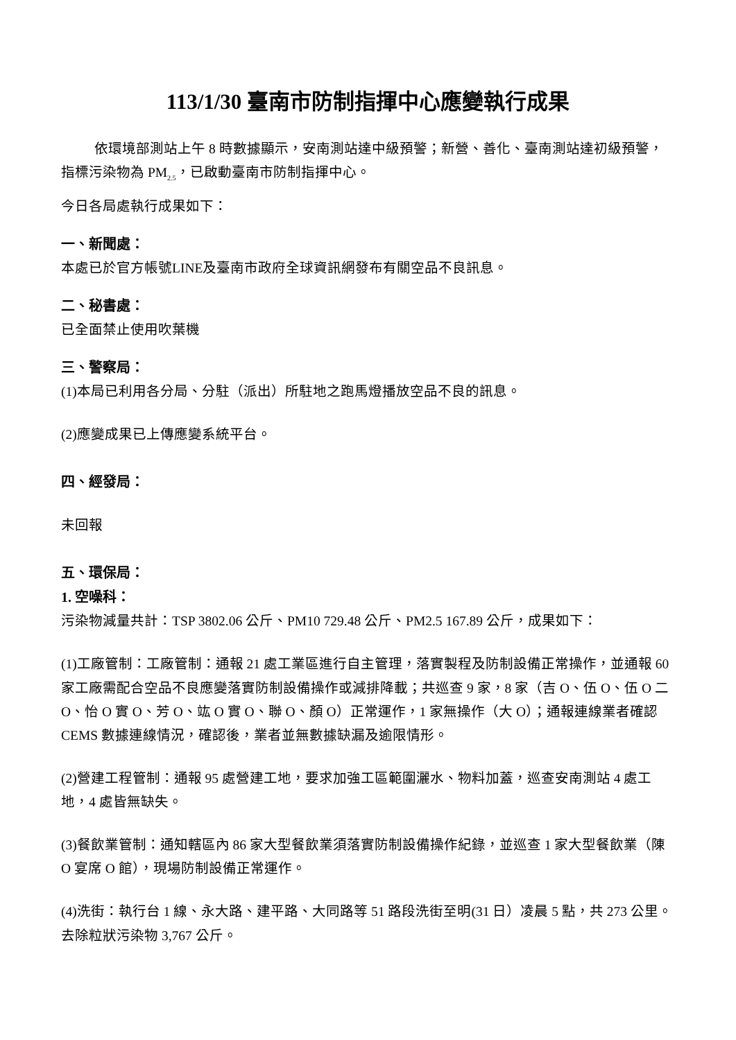113/1/30 臺南市防制指揮中心應變執行成果
依環境部測站上午 8 時數據顯示，安南測站達中級預警；新營、善化、臺南測站達初級預警，指標污染物為 PM<sub>2.5</sub>，已啟動臺南市防制指揮中心。
今日各局處執行成果如下：
一、新聞處：
本處已於官方帳號LINE及臺南市政府全球資訊網發布有關空品不良訊息。
二、秘書處：
已全面禁止使用吹葉機
三、警察局：
(1)本局已利用各分局、分駐（派出）所駐地之跑馬燈播放空品不良的訊息。
(2)應變成果已上傳應變系統平台。
四、經發局：
未回報
五、環保局：
1. 空噪科：
污染物減量共計：TSP 3802.06 公斤、PM10 729.48 公斤、PM2.5 167.89 公斤，成果如下：
(1)工廠管制：工廠管制：通報 21 處工業區進行自主管理，落實製程及防制設備正常操作，並通報 60 家工廠需配合空品不良應變落實防制設備操作或減排降載；共巡查 9 家，8 家（吉 O、伍 O、伍 O 二 O、怡 O 實 O、芳 O、竑 O 實 O、聯 O、顏 O）正常運作，1 家無操作（大 O）；通報連線業者確認 CEMS 數據連線情況，確認後，業者並無數據缺漏及逾限情形。
(2)營建工程管制：通報 95 處營建工地，要求加強工區範圍灑水、物料加蓋，巡查安南測站 4 處工地，4 處皆無缺失。
(3)餐飲業管制：通知轄區內 86 家大型餐飲業須落實防制設備操作紀錄，並巡查 1 家大型餐飲業（陳 O 宴席 O 館），現場防制設備正常運作。
(4)洗街：執行台 1 線、永大路、建平路、大同路等 51 路段洗街至明(31 日）凌晨 5 點，共 273 公里。去除粒狀污染物 3,767 公斤。